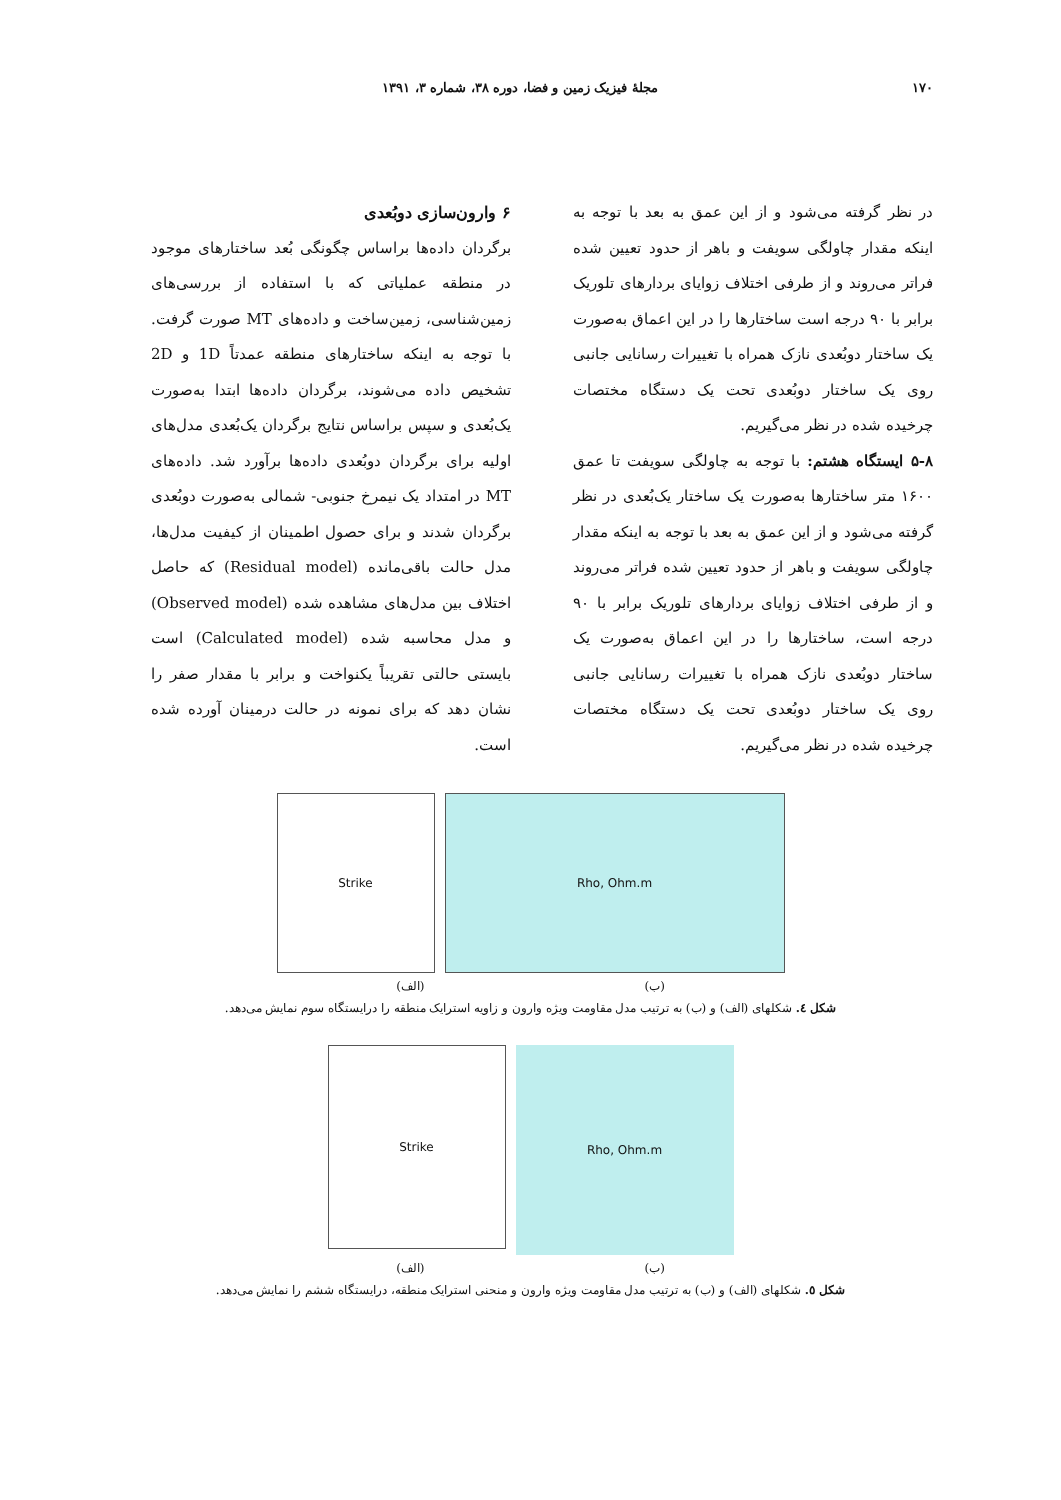۱۷۰ مجلهٔ فیزیک زمین و فضا، دوره ۳۸، شماره ۳، ۱۳۹۱
در نظر گرفته می‌شود و از این عمق به بعد با توجه به اینکه مقدار چاولگی سویفت و باهر از حدود تعیین شده فراتر می‌روند و از طرفی اختلاف زوایای بردارهای تلوریک برابر با ۹۰ درجه است ساختارها را در این اعماق به‌صورت یک ساختار دوبُعدی نازک همراه با تغییرات رسانایی جانبی روی یک ساختار دوبُعدی تحت یک دستگاه مختصات چرخیده شده در نظر می‌گیریم.
۵-۸ ایستگاه هشتم: با توجه به چاولگی سویفت تا عمق ۱۶۰۰ متر ساختارها به‌صورت یک ساختار یک‌بُعدی در نظر گرفته می‌شود و از این عمق به بعد با توجه به اینکه مقدار چاولگی سویفت و باهر از حدود تعیین شده فراتر می‌روند و از طرفی اختلاف زوایای بردارهای تلوریک برابر با ۹۰ درجه است، ساختارها را در این اعماق به‌صورت یک ساختار دوبُعدی نازک همراه با تغییرات رسانایی جانبی روی یک ساختار دوبُعدی تحت یک دستگاه مختصات چرخیده شده در نظر می‌گیریم.
۶ وارون‌سازی دوبُعدی
برگردان داده‌ها براساس چگونگی بُعد ساختارهای موجود در منطقه عملیاتی که با استفاده از بررسی‌های زمین‌شناسی، زمین‌ساخت و داده‌های MT صورت گرفت. با توجه به اینکه ساختارهای منطقه عمدتاً 1D و 2D تشخیص داده می‌شوند، برگردان داده‌ها ابتدا به‌صورت یک‌بُعدی و سپس براساس نتایج برگردان یک‌بُعدی مدل‌های اولیه برای برگردان دوبُعدی داده‌ها برآورد شد. داده‌های MT در امتداد یک نیمرخ جنوبی- شمالی به‌صورت دوبُعدی برگردان شدند و برای حصول اطمینان از کیفیت مدل‌ها، مدل حالت باقی‌مانده (Residual model) که حاصل اختلاف بین مدل‌های مشاهده شده (Observed model) و مدل محاسبه شده (Calculated model) است بایستی حالتی تقریباً یکنواخت و برابر با مقدار صفر را نشان دهد که برای نمونه در حالت درمینان آورده شده است.
Strike Rho, Ohm.m
(ب) (الف)
شکل ٤. شکلهای (الف) و (ب) به ترتیب مدل مقاومت ویژه وارون و زاویه استرایک منطقه را درایستگاه سوم نمایش می‌دهد.
Strike
Rho, Ohm.m
(ب) (الف)
شکل ٥. شکلهای (الف) و (ب) به ترتیب مدل مقاومت ویژه وارون و منحنی استرایک منطقه، درایستگاه ششم را نمایش می‌دهد.